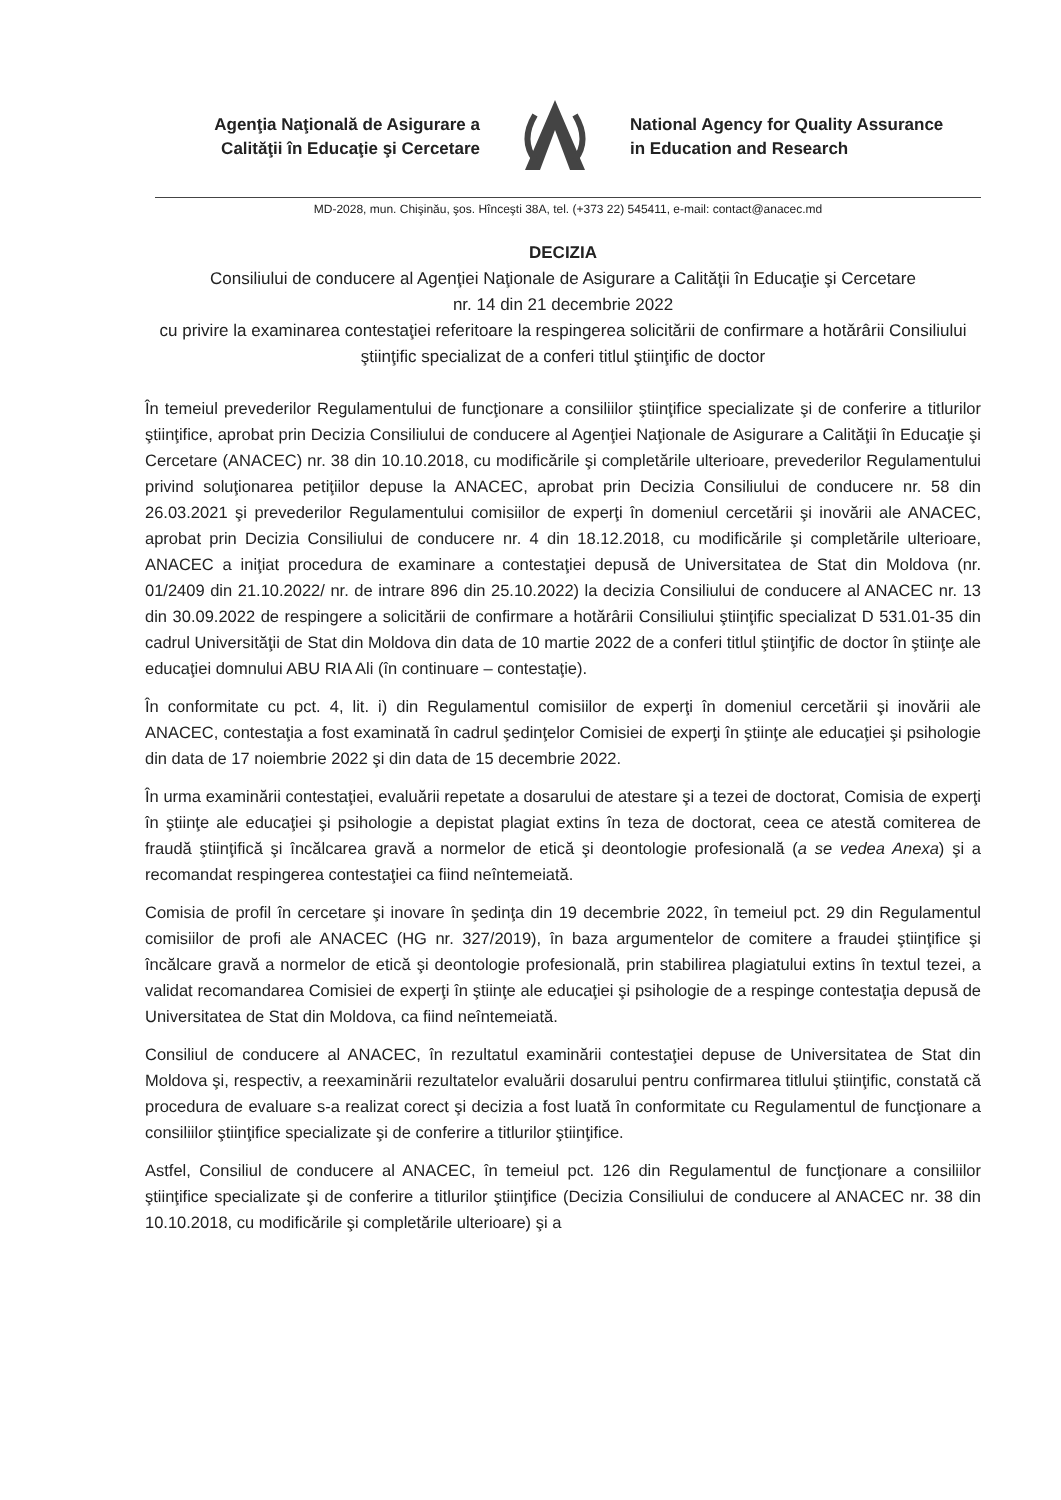Agenţia Naţională de Asigurare a
Calităţii în Educaţie şi Cercetare
National Agency for Quality Assurance
in Education and Research
MD-2028, mun. Chişinău, şos. Hînceşti 38A, tel. (+373 22) 545411, e-mail: contact@anacec.md
DECIZIA
Consiliului de conducere al Agenţiei Naţionale de Asigurare a Calităţii în Educaţie şi Cercetare
nr. 14 din 21 decembrie 2022
cu privire la examinarea contestaţiei referitoare la respingerea solicitării de confirmare a hotărârii Consiliului ştiinţific specializat de a conferi titlul ştiinţific de doctor
În temeiul prevederilor Regulamentului de funcţionare a consiliilor ştiinţifice specializate şi de conferire a titlurilor ştiinţifice, aprobat prin Decizia Consiliului de conducere al Agenţiei Naţionale de Asigurare a Calităţii în Educaţie şi Cercetare (ANACEC) nr. 38 din 10.10.2018, cu modificările şi completările ulterioare, prevederilor Regulamentului privind soluţionarea petiţiilor depuse la ANACEC, aprobat prin Decizia Consiliului de conducere nr. 58 din 26.03.2021 şi prevederilor Regulamentului comisiilor de experţi în domeniul cercetării şi inovării ale ANACEC, aprobat prin Decizia Consiliului de conducere nr. 4 din 18.12.2018, cu modificările şi completările ulterioare, ANACEC a iniţiat procedura de examinare a contestaţiei depusă de Universitatea de Stat din Moldova (nr. 01/2409 din 21.10.2022/ nr. de intrare 896 din 25.10.2022) la decizia Consiliului de conducere al ANACEC nr. 13 din 30.09.2022 de respingere a solicitării de confirmare a hotărârii Consiliului ştiinţific specializat D 531.01-35 din cadrul Universităţii de Stat din Moldova din data de 10 martie 2022 de a conferi titlul ştiinţific de doctor în ştiinţe ale educaţiei domnului ABU RIA Ali (în continuare – contestaţie).
În conformitate cu pct. 4, lit. i) din Regulamentul comisiilor de experţi în domeniul cercetării şi inovării ale ANACEC, contestaţia a fost examinată în cadrul şedinţelor Comisiei de experţi în ştiinţe ale educaţiei şi psihologie din data de 17 noiembrie 2022 şi din data de 15 decembrie 2022.
În urma examinării contestaţiei, evaluării repetate a dosarului de atestare şi a tezei de doctorat, Comisia de experţi în ştiinţe ale educaţiei şi psihologie a depistat plagiat extins în teza de doctorat, ceea ce atestă comiterea de fraudă ştiinţifică şi încălcarea gravă a normelor de etică şi deontologie profesională (a se vedea Anexa) şi a recomandat respingerea contestaţiei ca fiind neîntemeiată.
Comisia de profil în cercetare şi inovare în şedinţa din 19 decembrie 2022, în temeiul pct. 29 din Regulamentul comisiilor de profi ale ANACEC (HG nr. 327/2019), în baza argumentelor de comitere a fraudei ştiinţifice şi încălcare gravă a normelor de etică şi deontologie profesională, prin stabilirea plagiatului extins în textul tezei, a validat recomandarea Comisiei de experţi în ştiinţe ale educaţiei şi psihologie de a respinge contestaţia depusă de Universitatea de Stat din Moldova, ca fiind neîntemeiată.
Consiliul de conducere al ANACEC, în rezultatul examinării contestaţiei depuse de Universitatea de Stat din Moldova şi, respectiv, a reexaminării rezultatelor evaluării dosarului pentru confirmarea titlului ştiinţific, constată că procedura de evaluare s-a realizat corect şi decizia a fost luată în conformitate cu Regulamentul de funcţionare a consiliilor ştiinţifice specializate şi de conferire a titlurilor ştiinţifice.
Astfel, Consiliul de conducere al ANACEC, în temeiul pct. 126 din Regulamentul de funcţionare a consiliilor ştiinţifice specializate şi de conferire a titlurilor ştiinţifice (Decizia Consiliului de conducere al ANACEC nr. 38 din 10.10.2018, cu modificările şi completările ulterioare) şi a